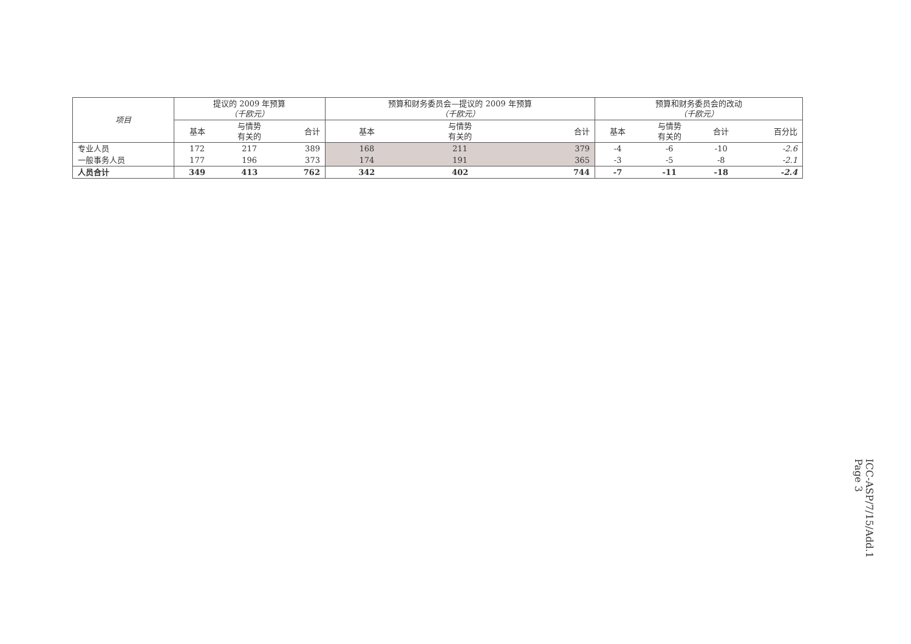| 项目 | 提议的 2009 年预算 （千欧元） | | | 预算和财务委员会—提议的 2009 年预算 （千欧元） | | | 预算和财务委员会的改动 （千欧元） | | | |
| --- | --- | --- | --- | --- | --- | --- | --- | --- | --- | --- |
| | 基本 | 与情势 有关的 | 合计 | 基本 | 与情势 有关的 | 合计 | 基本 | 与情势 有关的 | 合计 | 百分比 |
| 专业人员 | 172 | 217 | 389 | 168 | 211 | 379 | -4 | -6 | -10 | -2.6 |
| 一般事务人员 | 177 | 196 | 373 | 174 | 191 | 365 | -3 | -5 | -8 | -2.1 |
| 人员合计 | 349 | 413 | 762 | 342 | 402 | 744 | -7 | -11 | -18 | -2.4 |
ICC-ASP/7/15/Add.1
Page 3